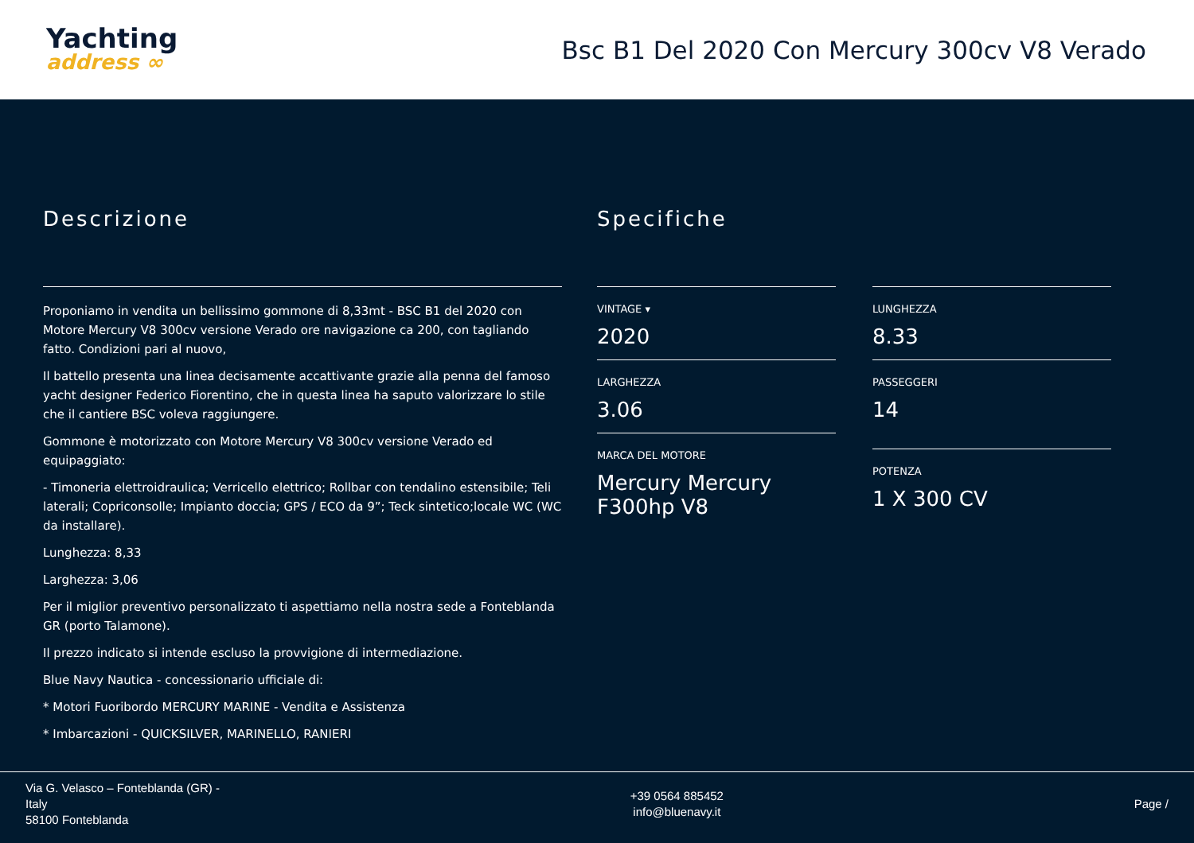Yachting
address ∞
Bsc B1 Del 2020 Con Mercury 300cv V8 Verado
Descrizione
Proponiamo in vendita un bellissimo gommone di 8,33mt - BSC B1 del 2020 con Motore Mercury V8 300cv versione Verado ore navigazione ca 200, con tagliando fatto. Condizioni pari al nuovo,
Il battello presenta una linea decisamente accattivante grazie alla penna del famoso yacht designer Federico Fiorentino, che in questa linea ha saputo valorizzare lo stile che il cantiere BSC voleva raggiungere.
Gommone è motorizzato con Motore Mercury V8 300cv versione Verado ed equipaggiato:
- Timoneria elettroidraulica; Verricello elettrico; Rollbar con tendalino estensibile; Teli laterali; Copriconsolle; Impianto doccia; GPS / ECO da 9”; Teck sintetico;locale WC (WC da installare).
Lunghezza: 8,33
Larghezza: 3,06
Per il miglior preventivo personalizzato ti aspettiamo nella nostra sede a Fonteblanda GR (porto Talamone).
Il prezzo indicato si intende escluso la provvigione di intermediazione.
Blue Navy Nautica - concessionario ufficiale di:
* Motori Fuoribordo MERCURY MARINE - Vendita e Assistenza
* Imbarcazioni - QUICKSILVER, MARINELLO, RANIERI
Specifiche
VINTAGE ▾
2020
LUNGHEZZA
8.33
LARGHEZZA
3.06
PASSEGGERI
14
MARCA DEL MOTORE
Mercury Mercury F300hp V8
POTENZA
1 X 300 CV
Via G. Velasco – Fonteblanda (GR) -
Italy
58100 Fonteblanda
+39 0564 885452
info@bluenavy.it
Page /